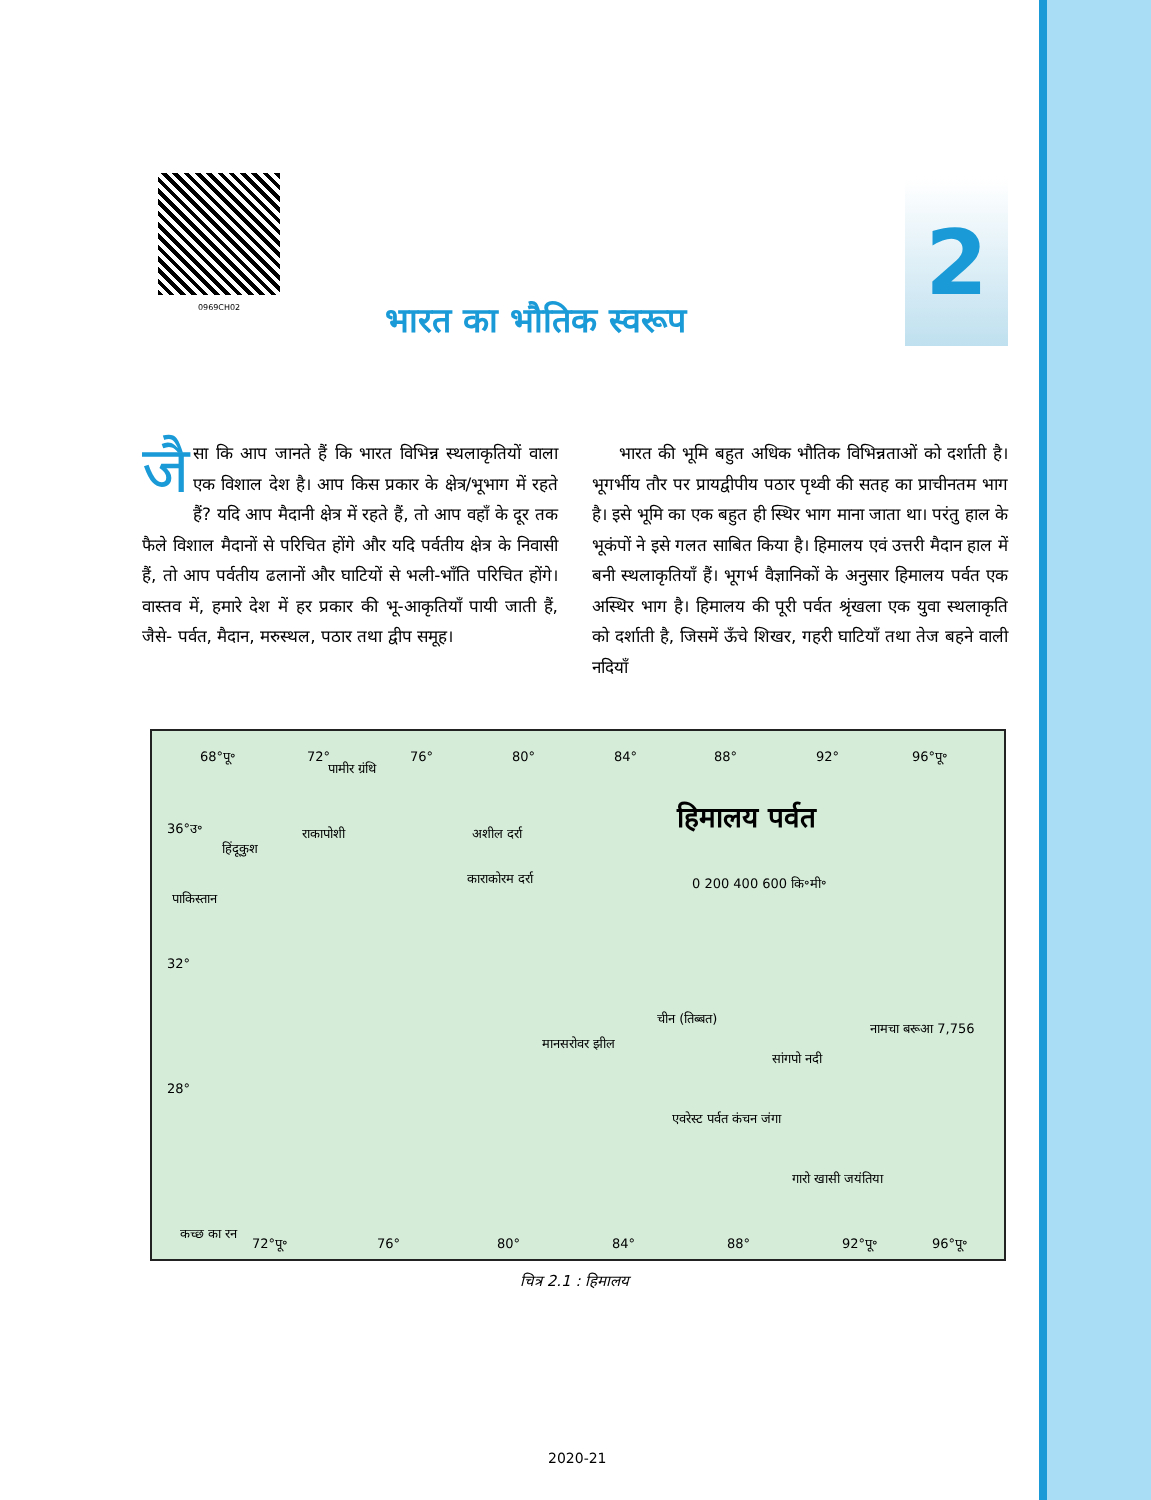0969CH02
2
भारत का भौतिक स्वरूप
जै सा कि आप जानते हैं कि भारत विभिन्न स्थलाकृतियों वाला एक विशाल देश है। आप किस प्रकार के क्षेत्र/भूभाग में रहते हैं? यदि आप मैदानी क्षेत्र में रहते हैं, तो आप वहाँ के दूर तक फैले विशाल मैदानों से परिचित होंगे और यदि पर्वतीय क्षेत्र के निवासी हैं, तो आप पर्वतीय ढलानों और घाटियों से भली-भाँति परिचित होंगे। वास्तव में, हमारे देश में हर प्रकार की भू-आकृतियाँ पायी जाती हैं, जैसे- पर्वत, मैदान, मरुस्थल, पठार तथा द्वीप समूह।
भारत की भूमि बहुत अधिक भौतिक विभिन्नताओं को दर्शाती है। भूगर्भीय तौर पर प्रायद्वीपीय पठार पृथ्वी की सतह का प्राचीनतम भाग है। इसे भूमि का एक बहुत ही स्थिर भाग माना जाता था। परंतु हाल के भूकंपों ने इसे गलत साबित किया है। हिमालय एवं उत्तरी मैदान हाल में बनी स्थलाकृतियाँ हैं। भूगर्भ वैज्ञानिकों के अनुसार हिमालय पर्वत एक अस्थिर भाग है। हिमालय की पूरी पर्वत श्रृंखला एक युवा स्थलाकृति को दर्शाती है, जिसमें ऊँचे शिखर, गहरी घाटियाँ तथा तेज बहने वाली नदियाँ
68°पू॰ 72° 76° 80° 84° 88° 92° 96°पू॰
पामीर ग्रंथि
हिमालय पर्वत 36°उ॰
पाकिस्तान
32°
28°
हिंदूकुश
राकापोशी अशील दर्रा
काराकोरम दर्रा 0 200 400 600 कि॰मी॰
चीन (तिब्बत)
नामचा बरूआ 7,756
मानसरोवर झील
सांगपो नदी
एवरेस्ट पर्वत कंचन जंगा
गारो खासी जयंतिया
कच्छ का रन
72°पू॰ 76° 80° 84° 88° 92°पू॰ 96°पू॰
चित्र 2.1 : हिमालय
2020-21